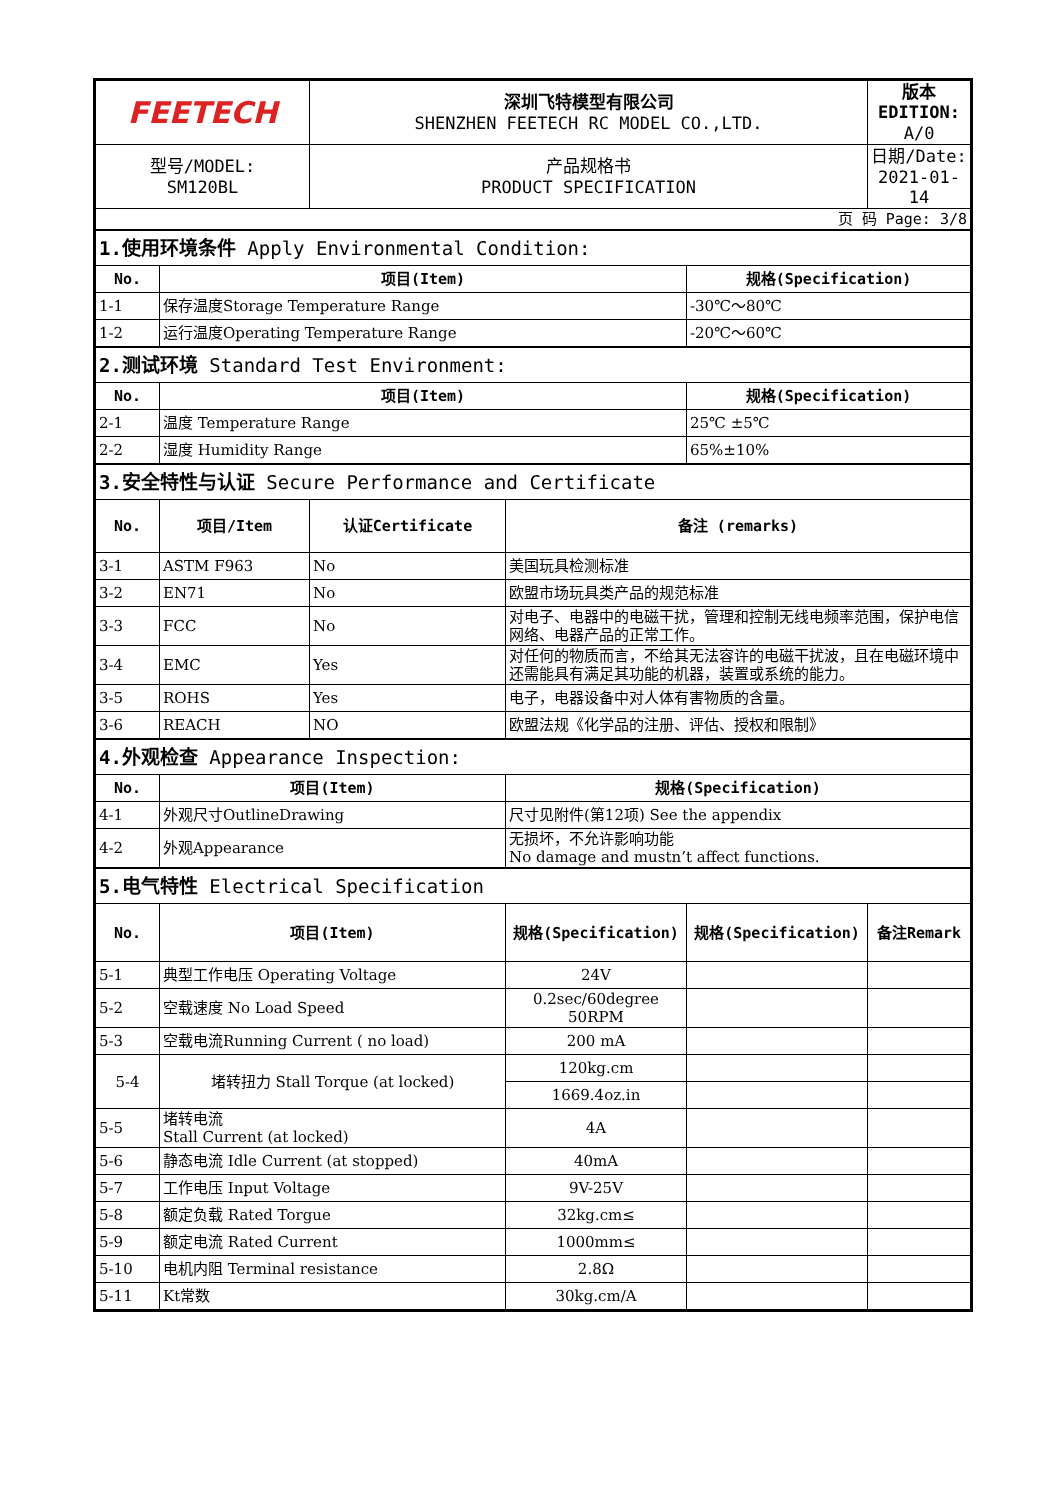| FEETECH | | 深圳飞特模型有限公司 SHENZHEN FEETECH RC MODEL CO.,LTD. | | | 版本EDITION: A/0 |
| 型号/MODEL: SM120BL | | 产品规格书 PRODUCT SPECIFICATION | | | 日期/Date: 2021-01-14 |
| 页 码 Page: 3/8 | | | | | |
| 1.使用环境条件 Apply Environmental Condition: | | | | | |
| No. | 项目(Item) | | | 规格(Specification) | |
| 1-1 | 保存温度Storage Temperature Range | | | -30℃～80℃ | |
| 1-2 | 运行温度Operating Temperature Range | | | -20℃～60℃ | |
| 2.测试环境 Standard Test Environment: | | | | | |
| No. | 项目(Item) | | | 规格(Specification) | |
| 2-1 | 温度 Temperature Range | | | 25℃ ±5℃ | |
| 2-2 | 湿度 Humidity Range | | | 65%±10% | |
| 3.安全特性与认证 Secure Performance and Certificate | | | | | |
| No. | 项目/Item | 认证Certificate | 备注 (remarks) | | |
| 3-1 | ASTM F963 | No | 美国玩具检测标准 | | |
| 3-2 | EN71 | No | 欧盟市场玩具类产品的规范标准 | | |
| 3-3 | FCC | No | 对电子、电器中的电磁干扰，管理和控制无线电频率范围，保护电信网络、电器产品的正常工作。 | | |
| 3-4 | EMC | Yes | 对任何的物质而言，不给其无法容许的电磁干扰波，且在电磁环境中还需能具有满足其功能的机器，装置或系统的能力。 | | |
| 3-5 | ROHS | Yes | 电子，电器设备中对人体有害物质的含量。 | | |
| 3-6 | REACH | NO | 欧盟法规《化学品的注册、评估、授权和限制》 | | |
| 4.外观检查 Appearance Inspection: | | | | | |
| No. | 项目(Item) | | 规格(Specification) | | |
| 4-1 | 外观尺寸OutlineDrawing | | 尺寸见附件(第12项) See the appendix | | |
| 4-2 | 外观Appearance | | 无损坏，不允许影响功能 No damage and mustn’t affect functions. | | |
| 5.电气特性 Electrical Specification | | | | | |
| No. | 项目(Item) | | 规格(Specification) | 规格(Specification) | 备注Remark |
| 5-1 | 典型工作电压 Operating Voltage | | 24V | | |
| 5-2 | 空载速度 No Load Speed | | 0.2sec/60degree 50RPM | | |
| 5-3 | 空载电流Running Current ( no load) | | 200 mA | | |
| 5-4 | 堵转扭力 Stall Torque (at locked) | | 120kg.cm | | |
| | | | 1669.4oz.in | | |
| 5-5 | 堵转电流 Stall Current (at locked) | | 4A | | |
| 5-6 | 静态电流 Idle Current (at stopped) | | 40mA | | |
| 5-7 | 工作电压 Input Voltage | | 9V-25V | | |
| 5-8 | 额定负载 Rated Torgue | | 32kg.cm≤ | | |
| 5-9 | 额定电流 Rated Current | | 1000mm≤ | | |
| 5-10 | 电机内阻 Terminal resistance | | 2.8Ω | | |
| 5-11 | Kt常数 | | 30kg.cm/A | | |